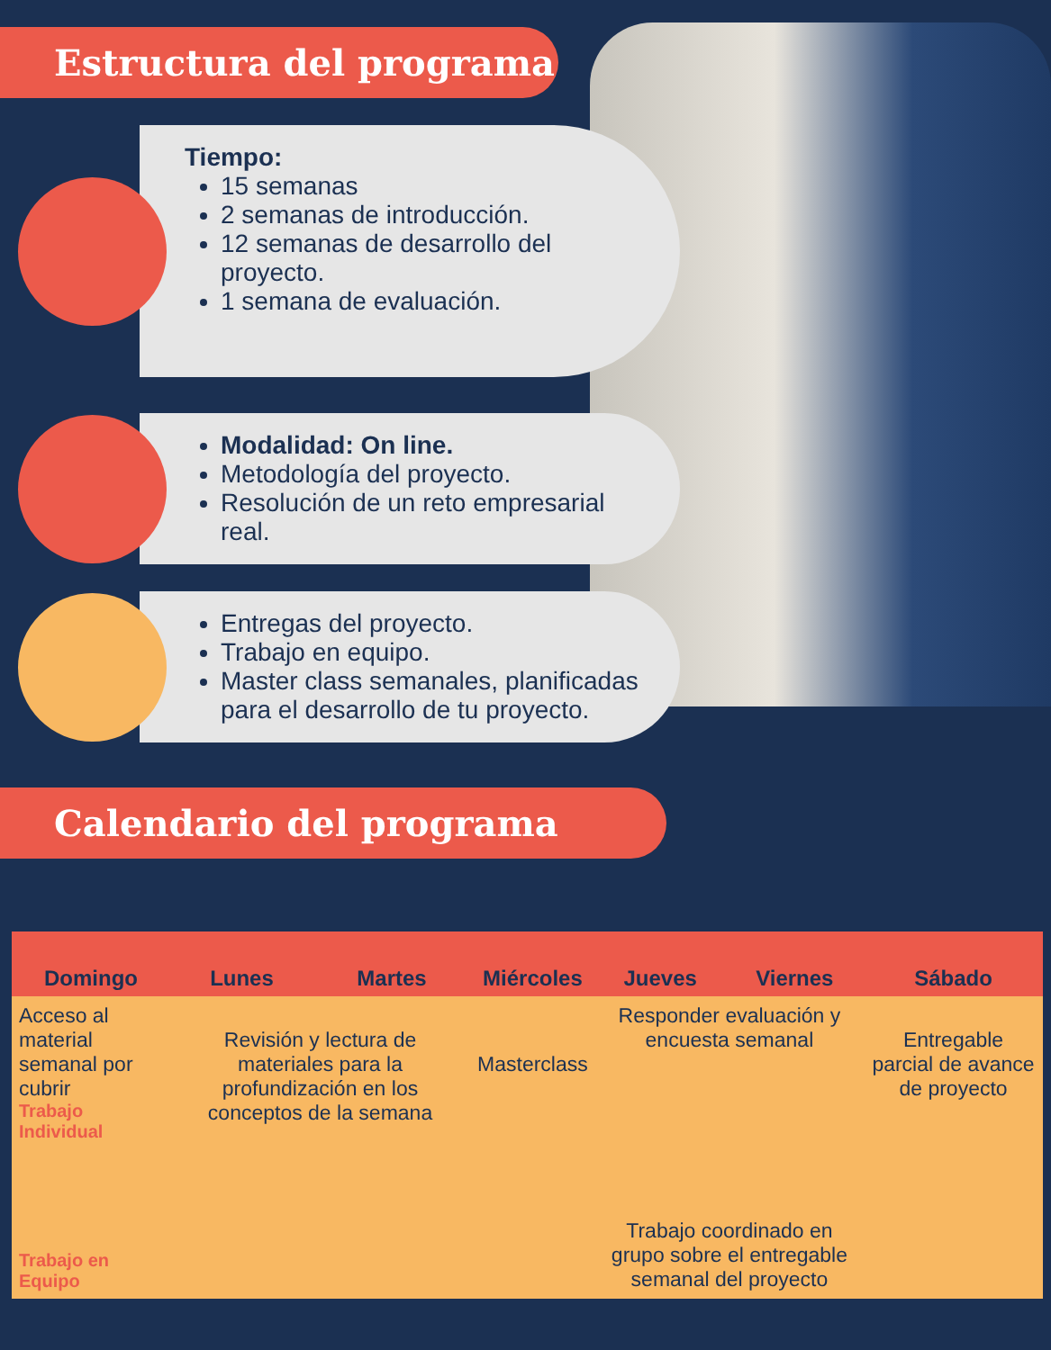Estructura del programa
Tiempo:
15 semanas
2 semanas de introducción.
12 semanas de desarrollo del proyecto.
1 semana de evaluación.
Modalidad: On line.
Metodología del proyecto.
Resolución de un reto empresarial real.
Entregas del proyecto.
Trabajo en equipo.
Master class semanales, planificadas para el desarrollo de tu proyecto.
Calendario del programa
| Domingo | Lunes | Martes | Miércoles | Jueves | Viernes | Sábado |
| --- | --- | --- | --- | --- | --- | --- |
| Acceso al material semanal por cubrir Trabajo Individual | Revisión y lectura de materiales para la profundización en los conceptos de la semana | | Masterclass | Responder evaluación y encuesta semanal | | Entregable parcial de avance de proyecto |
| Trabajo en Equipo | | | | Trabajo coordinado en grupo sobre el entregable semanal del proyecto | | |